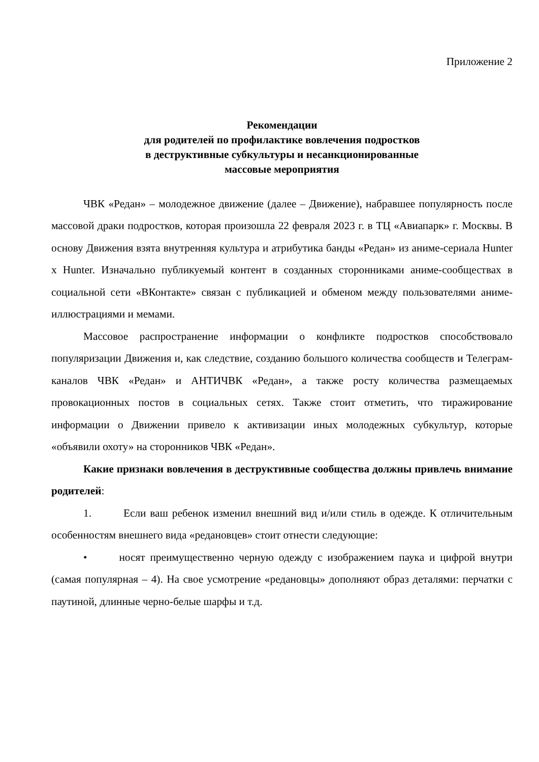Приложение 2
Рекомендации
для родителей по профилактике вовлечения подростков
в деструктивные субкультуры и несанкционированные
массовые мероприятия
ЧВК «Редан» – молодежное движение (далее – Движение), набравшее популярность после массовой драки подростков, которая произошла 22 февраля 2023 г. в ТЦ «Авиапарк» г. Москвы. В основу Движения взята внутренняя культура и атрибутика банды «Редан» из аниме-сериала Hunter x Hunter. Изначально публикуемый контент в созданных сторонниками аниме-сообществах в социальной сети «ВКонтакте» связан с публикацией и обменом между пользователями аниме-иллюстрациями и мемами.
Массовое распространение информации о конфликте подростков способствовало популяризации Движения и, как следствие, созданию большого количества сообществ и Телеграм-каналов ЧВК «Редан» и АНТИЧВК «Редан», а также росту количества размещаемых провокационных постов в социальных сетях. Также стоит отметить, что тиражирование информации о Движении привело к активизации иных молодежных субкультур, которые «объявили охоту» на сторонников ЧВК «Редан».
Какие признаки вовлечения в деструктивные сообщества должны привлечь внимание родителей:
1. Если ваш ребенок изменил внешний вид и/или стиль в одежде. К отличительным особенностям внешнего вида «редановцев» стоит отнести следующие:
• носят преимущественно черную одежду с изображением паука и цифрой внутри (самая популярная – 4). На свое усмотрение «редановцы» дополняют образ деталями: перчатки с паутиной, длинные черно-белые шарфы и т.д.